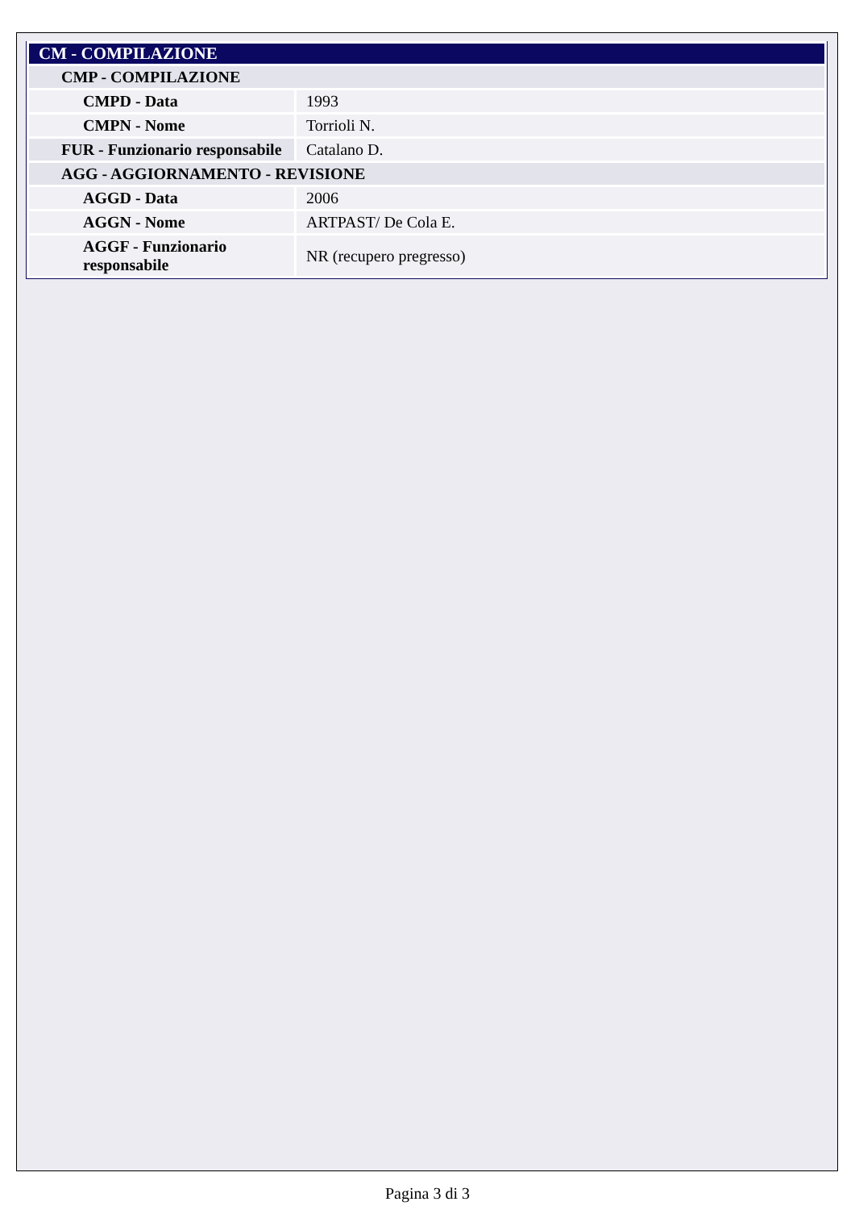| CM - COMPILAZIONE | |
| CMP - COMPILAZIONE | |
| CMPD - Data | 1993 |
| CMPN - Nome | Torrioli N. |
| FUR - Funzionario responsabile | Catalano D. |
| AGG - AGGIORNAMENTO - REVISIONE | |
| AGGD - Data | 2006 |
| AGGN - Nome | ARTPAST/ De Cola E. |
| AGGF - Funzionario responsabile | NR (recupero pregresso) |
Pagina 3 di 3